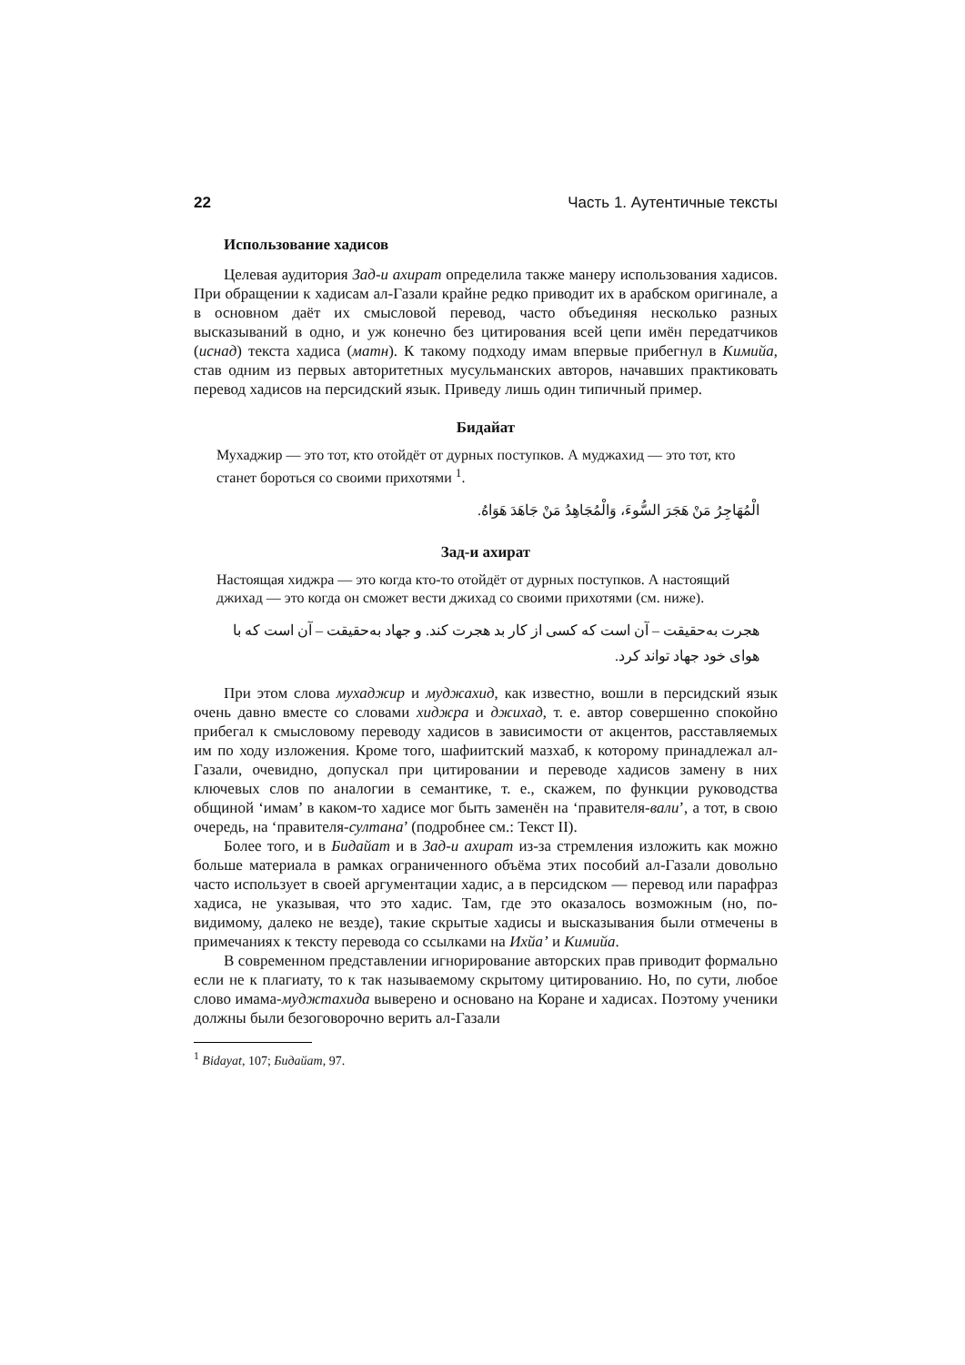22 Часть 1. Аутентичные тексты
Использование хадисов
Целевая аудитория Зад-и ахират определила также манеру использования хадисов. При обращении к хадисам ал-Газали крайне редко приводит их в арабском оригинале, а в основном даёт их смысловой перевод, часто объединяя несколько разных высказываний в одно, и уж конечно без цитирования всей цепи имён передатчиков (иснад) текста хадиса (матн). К такому подходу имам впервые прибегнул в Кимийа, став одним из первых авторитетных мусульманских авторов, начавших практиковать перевод хадисов на персидский язык. Приведу лишь один типичный пример.
Бидайат
Мухаджир — это тот, кто отойдёт от дурных поступков. А муджахид — это тот, кто станет бороться со своими прихотями <sup>1</sup>.
الْمُهَاجِرُ مَنْ هَجَرَ السُّوءَ، وَالْمُجَاهِدُ مَنْ جَاهَدَ هَوَاهُ.
Зад-и ахират
Настоящая хиджра — это когда кто-то отойдёт от дурных поступков. А настоящий джихад — это когда он сможет вести джихад со своими прихотями (см. ниже).
هجرت به‌حقیقت – آن است که کسی از کار بد هجرت کند. و جهاد به‌حقیقت – آن است که با هوای خود جهاد تواند کرد.
При этом слова мухаджир и муджахид, как известно, вошли в персидский язык очень давно вместе со словами хиджра и джихад, т. е. автор совершенно спокойно прибегал к смысловому переводу хадисов в зависимости от акцентов, расставляемых им по ходу изложения. Кроме того, шафиитский мазхаб, к которому принадлежал ал-Газали, очевидно, допускал при цитировании и переводе хадисов замену в них ключевых слов по аналогии в семантике, т. е., скажем, по функции руководства общиной ‘имам’ в каком-то хадисе мог быть заменён на ‘правителя-вали’, а тот, в свою очередь, на ‘правителя-султана’ (подробнее см.: Текст II).
Более того, и в Бидайат и в Зад-и ахират из-за стремления изложить как можно больше материала в рамках ограниченного объёма этих пособий ал-Газали довольно часто использует в своей аргументации хадис, а в персидском — перевод или парафраз хадиса, не указывая, что это хадис. Там, где это оказалось возможным (но, по-видимому, далеко не везде), такие скрытые хадисы и высказывания были отмечены в примечаниях к тексту перевода со ссылками на Ихйа’ и Кимийа.
В современном представлении игнорирование авторских прав приводит формально если не к плагиату, то к так называемому скрытому цитированию. Но, по сути, любое слово имама-муджтахида выверено и основано на Коране и хадисах. Поэтому ученики должны были безоговорочно верить ал-Газали
<sup>1</sup> Bidayat, 107; Бидайат, 97.